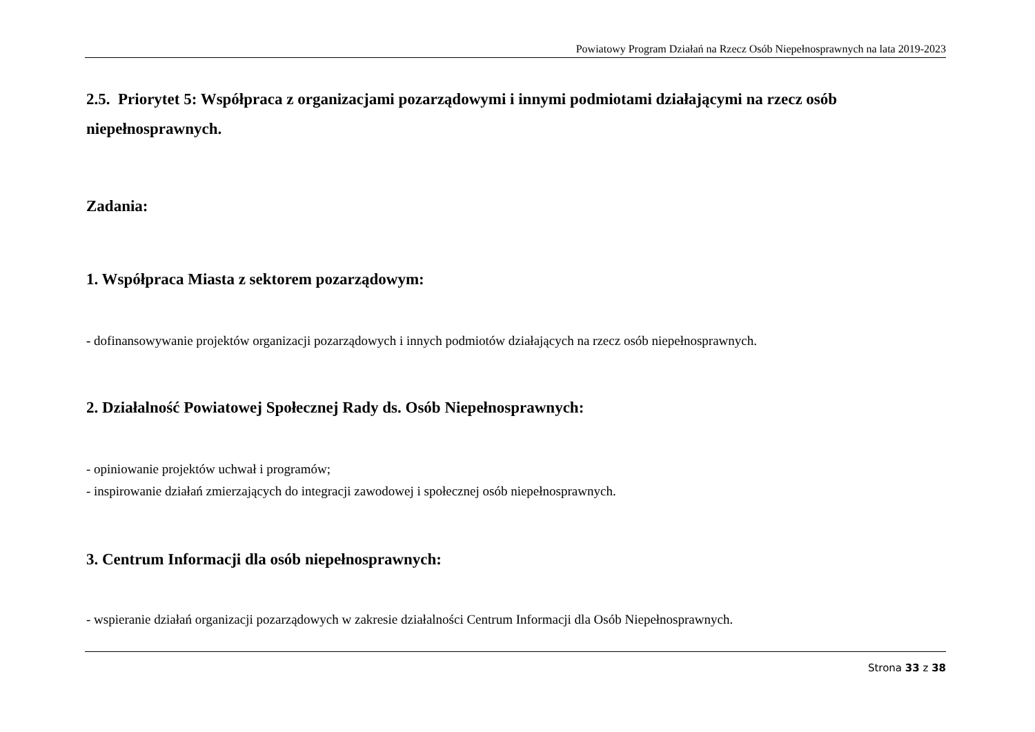Powiatowy Program Działań na Rzecz Osób Niepełnosprawnych na lata 2019-2023
2.5. Priorytet 5: Współpraca z organizacjami pozarządowymi i innymi podmiotami działającymi na rzecz osób niepełnosprawnych.
Zadania:
1. Współpraca Miasta z sektorem pozarządowym:
- dofinansowywanie projektów organizacji pozarządowych i innych podmiotów działających na rzecz osób niepełnosprawnych.
2. Działalność Powiatowej Społecznej Rady ds. Osób Niepełnosprawnych:
- opiniowanie projektów uchwał i programów;
- inspirowanie działań zmierzających do integracji zawodowej i społecznej osób niepełnosprawnych.
3. Centrum Informacji dla osób niepełnosprawnych:
- wspieranie działań organizacji pozarządowych w zakresie działalności Centrum Informacji dla Osób Niepełnosprawnych.
Strona 33 z 38